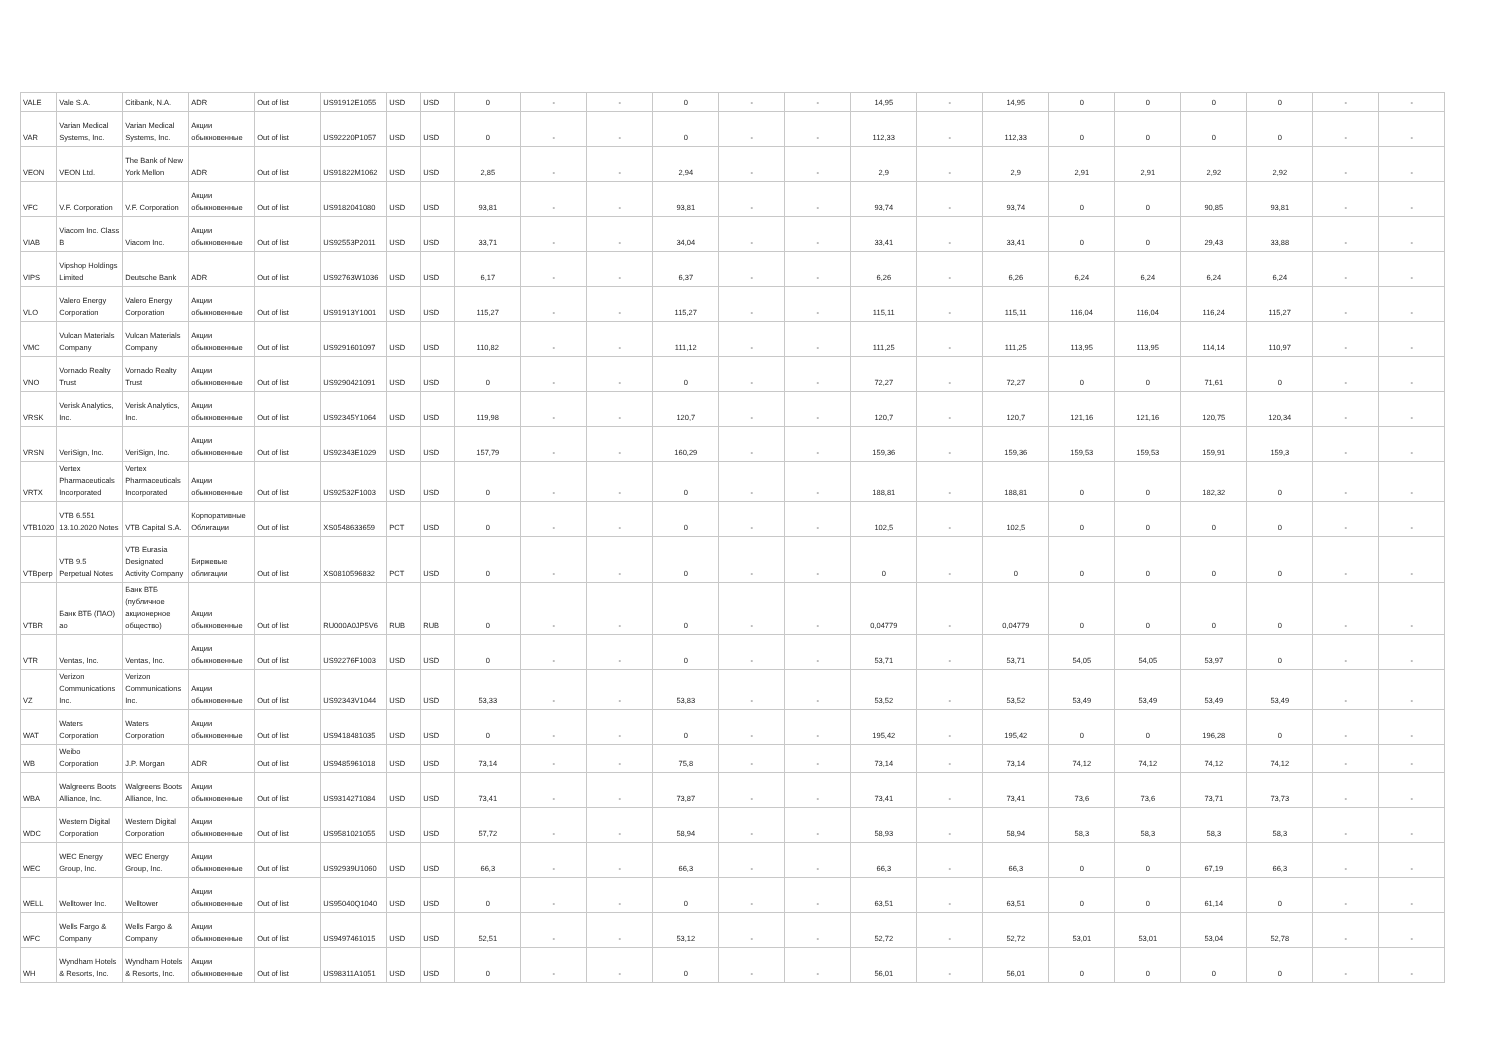| VALE | Vale S.A. | Citibank, N.A. | ADR | Out of list | US91912E1055 | USD | USD | 0 | - | - | 0 | - | - | 14,95 | - | 14,95 | 0 | 0 | 0 | 0 | - | - |
| VAR | Varian Medical Systems, Inc. | Varian Medical Systems, Inc. | Акции обыкновенные | Out of list | US92220P1057 | USD | USD | 0 | - | - | 0 | - | - | 112,33 | - | 112,33 | 0 | 0 | 0 | 0 | - | - |
| VEON | VEON Ltd. | The Bank of New York Mellon | ADR | Out of list | US91822M1062 | USD | USD | 2,85 | - | - | 2,94 | - | - | 2,9 | - | 2,9 | 2,91 | 2,91 | 2,92 | 2,92 | - | - |
| VFC | V.F. Corporation | V.F. Corporation | Акции обыкновенные | Out of list | US9182041080 | USD | USD | 93,81 | - | - | 93,81 | - | - | 93,74 | - | 93,74 | 0 | 0 | 90,85 | 93,81 | - | - |
| VIAB | Viacom Inc. Class B | Viacom Inc. | Акции обыкновенные | Out of list | US92553P2011 | USD | USD | 33,71 | - | - | 34,04 | - | - | 33,41 | - | 33,41 | 0 | 0 | 29,43 | 33,88 | - | - |
| VIPS | Vipshop Holdings Limited | Deutsche Bank | ADR | Out of list | US92763W1036 | USD | USD | 6,17 | - | - | 6,37 | - | - | 6,26 | - | 6,26 | 6,24 | 6,24 | 6,24 | 6,24 | - | - |
| VLO | Valero Energy Corporation | Valero Energy Corporation | Акции обыкновенные | Out of list | US91913Y1001 | USD | USD | 115,27 | - | - | 115,27 | - | - | 115,11 | - | 115,11 | 116,04 | 116,04 | 116,24 | 115,27 | - | - |
| VMC | Vulcan Materials Company | Vulcan Materials Company | Акции обыкновенные | Out of list | US9291601097 | USD | USD | 110,82 | - | - | 111,12 | - | - | 111,25 | - | 111,25 | 113,95 | 113,95 | 114,14 | 110,97 | - | - |
| VNO | Vornado Realty Trust | Vornado Realty Trust | Акции обыкновенные | Out of list | US9290421091 | USD | USD | 0 | - | - | 0 | - | - | 72,27 | - | 72,27 | 0 | 0 | 71,61 | 0 | - | - |
| VRSK | Verisk Analytics, Inc. | Verisk Analytics, Inc. | Акции обыкновенные | Out of list | US92345Y1064 | USD | USD | 119,98 | - | - | 120,7 | - | - | 120,7 | - | 120,7 | 121,16 | 121,16 | 120,75 | 120,34 | - | - |
| VRSN | VeriSign, Inc. | VeriSign, Inc. | Акции обыкновенные | Out of list | US92343E1029 | USD | USD | 157,79 | - | - | 160,29 | - | - | 159,36 | - | 159,36 | 159,53 | 159,53 | 159,91 | 159,3 | - | - |
| VRTX | Vertex Pharmaceuticals Incorporated | Vertex Pharmaceuticals Incorporated | Акции обыкновенные | Out of list | US92532F1003 | USD | USD | 0 | - | - | 0 | - | - | 188,81 | - | 188,81 | 0 | 0 | 182,32 | 0 | - | - |
| VTB1020 | VTB 6.551 13.10.2020 Notes | VTB Capital S.A. | Корпоративные Облигации | Out of list | XS0548633659 | PCT | USD | 0 | - | - | 0 | - | - | 102,5 | - | 102,5 | 0 | 0 | 0 | 0 | - | - |
| VTBperp | VTB 9.5 Perpetual Notes | VTB Eurasia Designated Activity Company | Биржевые облигации | Out of list | XS0810596832 | PCT | USD | 0 | - | - | 0 | - | - | 0 | - | 0 | 0 | 0 | 0 | 0 | - | - |
| VTBR | Банк ВТБ (ПАО) ао | Банк ВТБ (публичное акционерное общество) | Акции обыкновенные | Out of list | RU000A0JP5V6 | RUB | RUB | 0 | - | - | 0 | - | - | 0,04779 | - | 0,04779 | 0 | 0 | 0 | 0 | - | - |
| VTR | Ventas, Inc. | Ventas, Inc. | Акции обыкновенные | Out of list | US92276F1003 | USD | USD | 0 | - | - | 0 | - | - | 53,71 | - | 53,71 | 54,05 | 54,05 | 53,97 | 0 | - | - |
| VZ | Verizon Communications Inc. | Verizon Communications Inc. | Акции обыкновенные | Out of list | US92343V1044 | USD | USD | 53,33 | - | - | 53,83 | - | - | 53,52 | - | 53,52 | 53,49 | 53,49 | 53,49 | 53,49 | - | - |
| WAT | Waters Corporation | Waters Corporation | Акции обыкновенные | Out of list | US9418481035 | USD | USD | 0 | - | - | 0 | - | - | 195,42 | - | 195,42 | 0 | 0 | 196,28 | 0 | - | - |
| WB | Weibo Corporation | J.P. Morgan | ADR | Out of list | US9485961018 | USD | USD | 73,14 | - | - | 75,8 | - | - | 73,14 | - | 73,14 | 74,12 | 74,12 | 74,12 | 74,12 | - | - |
| WBA | Walgreens Boots Alliance, Inc. | Walgreens Boots Alliance, Inc. | Акции обыкновенные | Out of list | US9314271084 | USD | USD | 73,41 | - | - | 73,87 | - | - | 73,41 | - | 73,41 | 73,6 | 73,6 | 73,71 | 73,73 | - | - |
| WDC | Western Digital Corporation | Western Digital Corporation | Акции обыкновенные | Out of list | US9581021055 | USD | USD | 57,72 | - | - | 58,94 | - | - | 58,93 | - | 58,94 | 58,3 | 58,3 | 58,3 | 58,3 | - | - |
| WEC | WEC Energy Group, Inc. | WEC Energy Group, Inc. | Акции обыкновенные | Out of list | US92939U1060 | USD | USD | 66,3 | - | - | 66,3 | - | - | 66,3 | - | 66,3 | 0 | 0 | 67,19 | 66,3 | - | - |
| WELL | Welltower Inc. | Welltower | Акции обыкновенные | Out of list | US95040Q1040 | USD | USD | 0 | - | - | 0 | - | - | 63,51 | - | 63,51 | 0 | 0 | 61,14 | 0 | - | - |
| WFC | Wells Fargo & Company | Wells Fargo & Company | Акции обыкновенные | Out of list | US9497461015 | USD | USD | 52,51 | - | - | 53,12 | - | - | 52,72 | - | 52,72 | 53,01 | 53,01 | 53,04 | 52,78 | - | - |
| WH | Wyndham Hotels & Resorts, Inc. | Wyndham Hotels & Resorts, Inc. | Акции обыкновенные | Out of list | US98311A1051 | USD | USD | 0 | - | - | 0 | - | - | 56,01 | - | 56,01 | 0 | 0 | 0 | 0 | - | - |